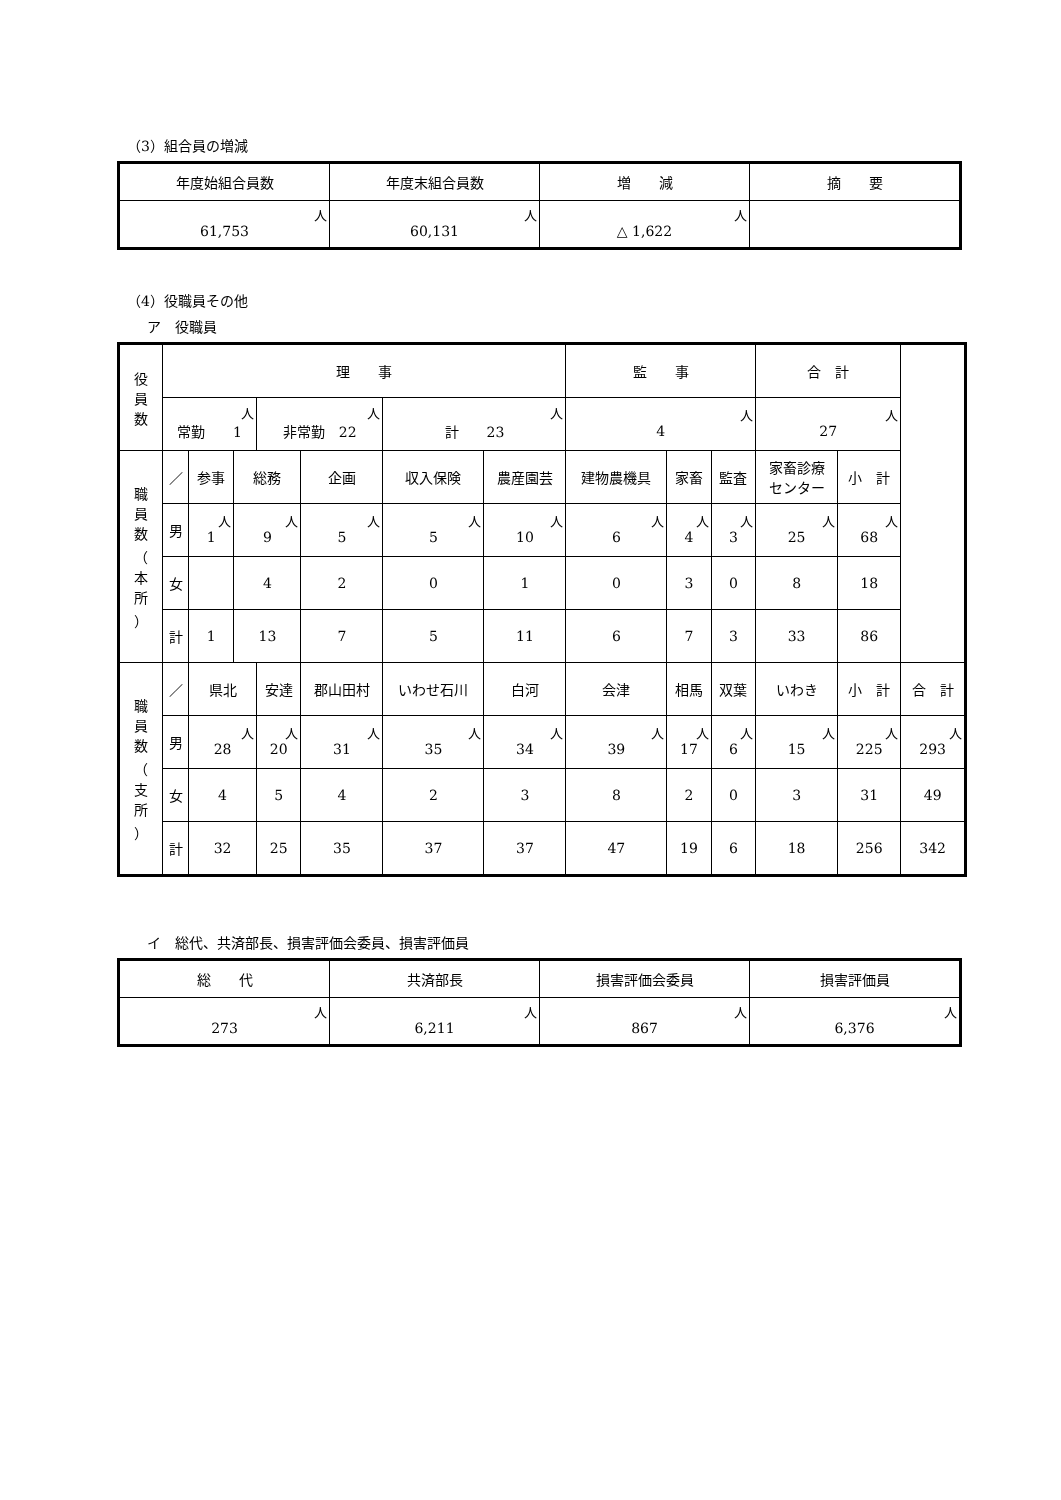（3）組合員の増減
| 年度始組合員数 | 年度末組合員数 | 増 減 | 摘 要 |
| --- | --- | --- | --- |
| 人 61,753 | 人 60,131 | 人 △ 1,622 | |
（4）役職員その他
ア　役職員
| 役 員 数 | 理 事 | | | | | | | | 監 事 | | | | 合 計 | | |
| --- | --- | --- | --- | --- | --- | --- | --- | --- | --- | --- | --- | --- | --- | --- | --- |
| | 人 常勤 1 | | | 人 非常勤 22 | | | 人 計 23 | | 人 4 | | | | 人 27 | | |
| 職 員 数 （ 本 所 ） | ／ | 参事 | 総務 | | 企画 | | 収入保険 | 農産園芸 | 建物農機具 | | 家畜 | 監査 | 家畜診療 センター | 小 計 | |
| | 男 | 人 1 | 人 9 | | 人 5 | | 人 5 | 人 10 | 人 6 | | 人 4 | 人 3 | 人 25 | 人 68 | |
| | 女 | | 4 | | 2 | | 0 | 1 | 0 | | 3 | 0 | 8 | 18 | |
| | 計 | 1 | 13 | | 7 | | 5 | 11 | 6 | | 7 | 3 | 33 | 86 | |
| 職 員 数 （ 支 所 ） | ／ | 県北 | | 安達 | | 郡山田村 | いわせ石川 | 白河 | 会津 | 相馬 | | 双葉 | いわき | 小 計 | 合 計 |
| | 男 | 人 28 | | 人 20 | | 人 31 | 人 35 | 人 34 | 人 39 | 人 17 | | 人 6 | 人 15 | 人 225 | 人 293 |
| | 女 | 4 | | 5 | | 4 | 2 | 3 | 8 | 2 | | 0 | 3 | 31 | 49 |
| | 計 | 32 | | 25 | | 35 | 37 | 37 | 47 | 19 | | 6 | 18 | 256 | 342 |
イ　総代、共済部長、損害評価会委員、損害評価員
| 総 代 | 共済部長 | 損害評価会委員 | 損害評価員 |
| --- | --- | --- | --- |
| 人 273 | 人 6,211 | 人 867 | 人 6,376 |